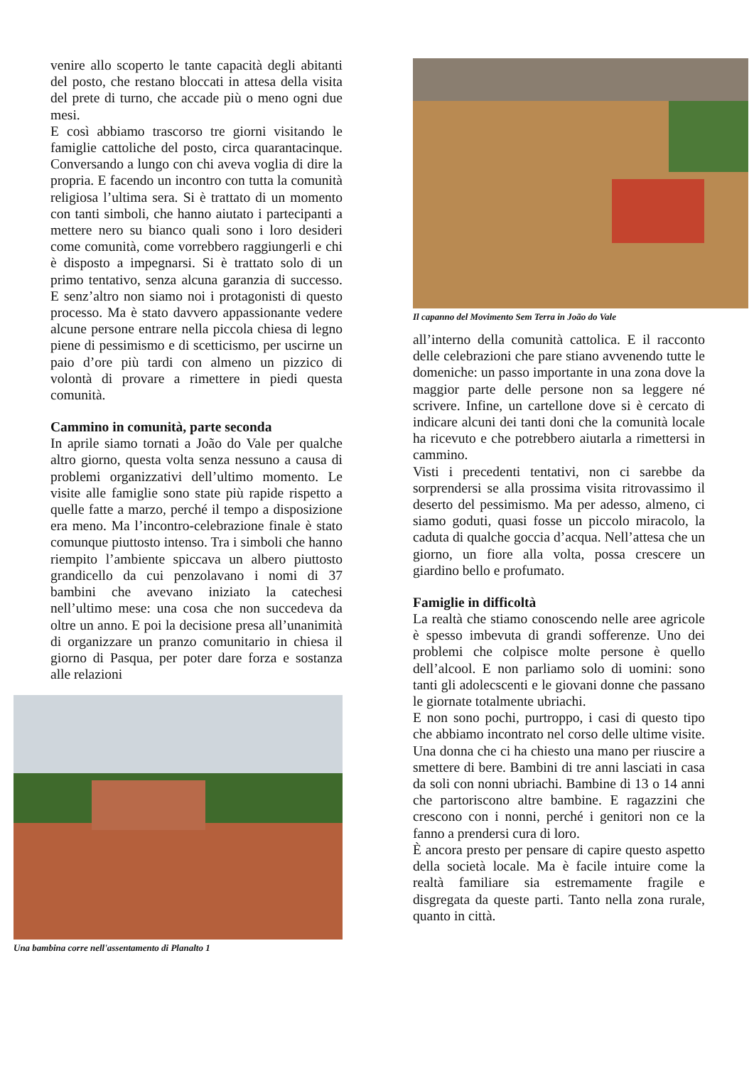venire allo scoperto le tante capacità degli abitanti del posto, che restano bloccati in attesa della visita del prete di turno, che accade più o meno ogni due mesi.
E così abbiamo trascorso tre giorni visitando le famiglie cattoliche del posto, circa quarantacinque. Conversando a lungo con chi aveva voglia di dire la propria. E facendo un incontro con tutta la comunità religiosa l’ultima sera. Si è trattato di un momento con tanti simboli, che hanno aiutato i partecipanti a mettere nero su bianco quali sono i loro desideri come comunità, come vorrebbero raggiungerli e chi è disposto a impegnarsi. Si è trattato solo di un primo tentativo, senza alcuna garanzia di successo. E senz’altro non siamo noi i protagonisti di questo processo. Ma è stato davvero appassionante vedere alcune persone entrare nella piccola chiesa di legno piene di pessimismo e di scetticismo, per uscirne un paio d’ore più tardi con almeno un pizzico di volontà di provare a rimettere in piedi questa comunità.
Cammino in comunità, parte seconda
In aprile siamo tornati a João do Vale per qualche altro giorno, questa volta senza nessuno a causa di problemi organizzativi dell’ultimo momento. Le visite alle famiglie sono state più rapide rispetto a quelle fatte a marzo, perché il tempo a disposizione era meno. Ma l’incontro-celebrazione finale è stato comunque piuttosto intenso. Tra i simboli che hanno riempito l’ambiente spiccava un albero piuttosto grandicello da cui penzolavano i nomi di 37 bambini che avevano iniziato la catechesi nell’ultimo mese: una cosa che non succedeva da oltre un anno. E poi la decisione presa all’unanimità di organizzare un pranzo comunitario in chiesa il giorno di Pasqua, per poter dare forza e sostanza alle relazioni
Una bambina corre nell'assentamento di Planalto 1
Il capanno del Movimento Sem Terra in João do Vale
all’interno della comunità cattolica. E il racconto delle celebrazioni che pare stiano avvenendo tutte le domeniche: un passo importante in una zona dove la maggior parte delle persone non sa leggere né scrivere. Infine, un cartellone dove si è cercato di indicare alcuni dei tanti doni che la comunità locale ha ricevuto e che potrebbero aiutarla a rimettersi in cammino.
Visti i precedenti tentativi, non ci sarebbe da sorprendersi se alla prossima visita ritrovassimo il deserto del pessimismo. Ma per adesso, almeno, ci siamo goduti, quasi fosse un piccolo miracolo, la caduta di qualche goccia d’acqua. Nell’attesa che un giorno, un fiore alla volta, possa crescere un giardino bello e profumato.
Famiglie in difficoltà
La realtà che stiamo conoscendo nelle aree agricole è spesso imbevuta di grandi sofferenze. Uno dei problemi che colpisce molte persone è quello dell’alcool. E non parliamo solo di uomini: sono tanti gli adolecscenti e le giovani donne che passano le giornate totalmente ubriachi.
E non sono pochi, purtroppo, i casi di questo tipo che abbiamo incontrato nel corso delle ultime visite. Una donna che ci ha chiesto una mano per riuscire a smettere di bere. Bambini di tre anni lasciati in casa da soli con nonni ubriachi. Bambine di 13 o 14 anni che partoriscono altre bambine. E ragazzini che crescono con i nonni, perché i genitori non ce la fanno a prendersi cura di loro.
È ancora presto per pensare di capire questo aspetto della società locale. Ma è facile intuire come la realtà familiare sia estremamente fragile e disgregata da queste parti. Tanto nella zona rurale, quanto in città.